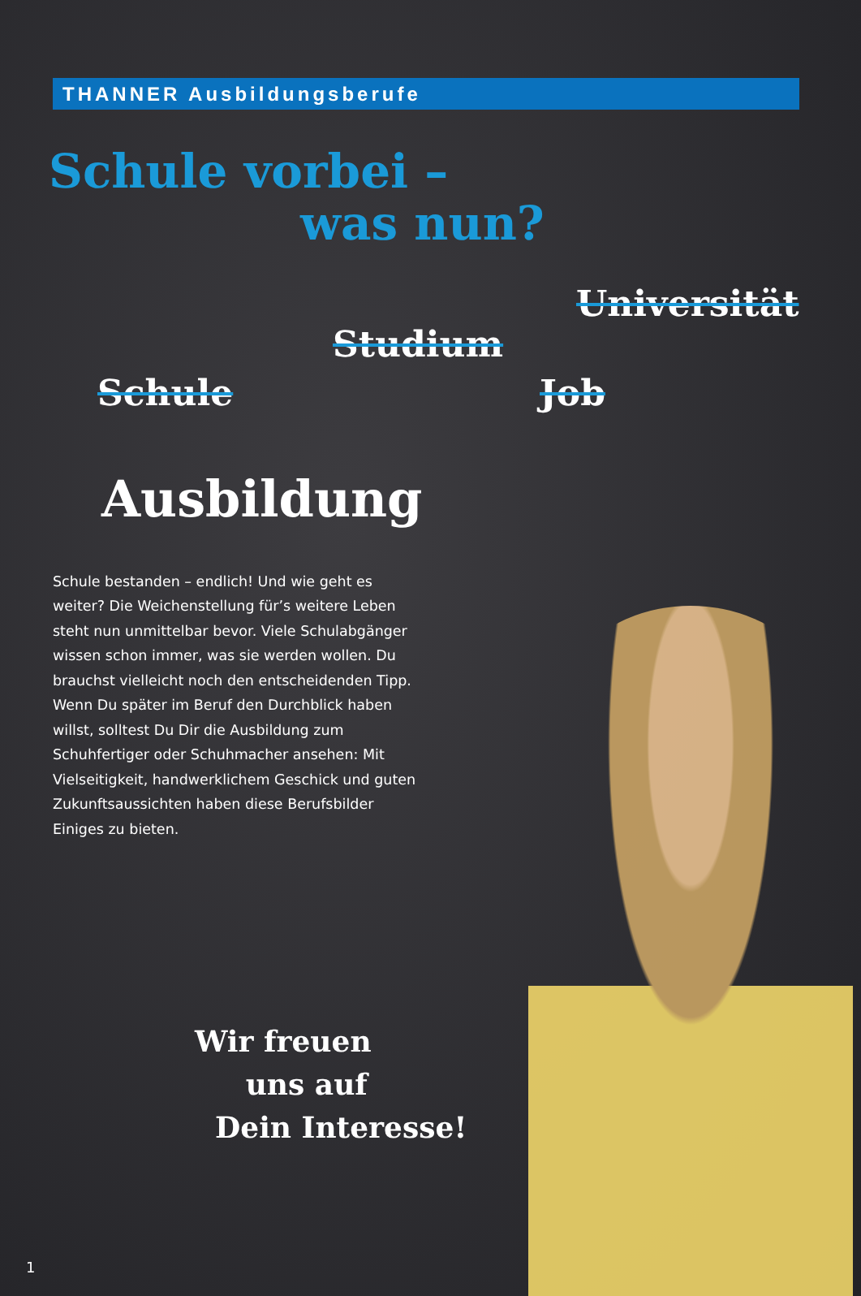THANNER Ausbildungsberufe
Schule vorbei –
was nun?
Schule
Studium
Universität
Job
Ausbildung
Schule bestanden – endlich! Und wie geht es weiter? Die Weichenstellung für’s weitere Leben steht nun unmittelbar bevor. Viele Schulabgänger wissen schon immer, was sie werden wollen. Du brauchst vielleicht noch den entscheidenden Tipp. Wenn Du später im Beruf den Durchblick haben willst, solltest Du Dir die Ausbildung zum Schuhfertiger oder Schuhmacher ansehen: Mit Vielseitigkeit, handwerklichem Geschick und guten Zukunftsaussichten haben diese Berufsbilder Einiges zu bieten.
Wir freuen
uns auf
Dein Interesse!
1